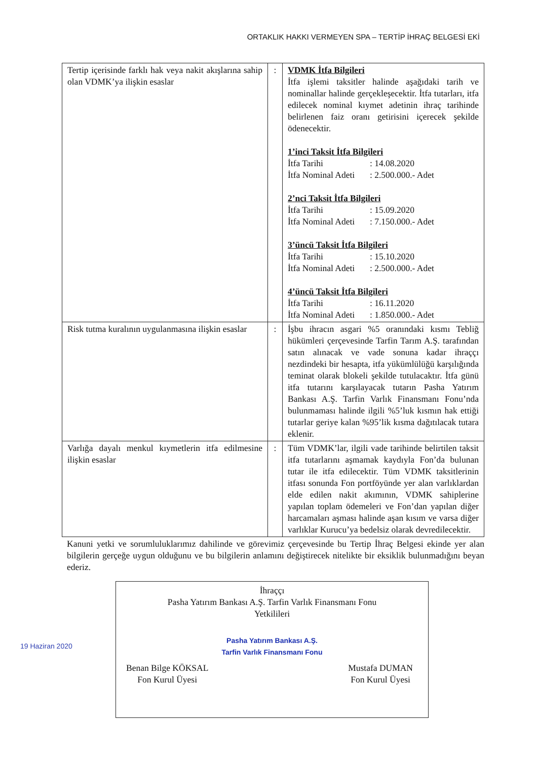ORTAKLIK HAKKI VERMEYEN SPA – TERTİP İHRAÇ BELGESİ EKİ
| Tertip içerisinde farklı hak veya nakit akışlarına sahip olan VDMK’ya ilişkin esaslar | : | VDMK İtfa Bilgileri İtfa işlemi taksitler halinde aşağıdaki tarih ve nominallar halinde gerçekleşecektir. İtfa tutarları, itfa edilecek nominal kıymet adetinin ihraç tarihinde belirlenen faiz oranı getirisini içerecek şekilde ödenecektir. 1’inci Taksit İtfa Bilgileri İtfa Tarihi : 14.08.2020 İtfa Nominal Adeti : 2.500.000.- Adet 2’nci Taksit İtfa Bilgileri İtfa Tarihi : 15.09.2020 İtfa Nominal Adeti : 7.150.000.- Adet 3’üncü Taksit İtfa Bilgileri İtfa Tarihi : 15.10.2020 İtfa Nominal Adeti : 2.500.000.- Adet 4’üncü Taksit İtfa Bilgileri İtfa Tarihi : 16.11.2020 İtfa Nominal Adeti : 1.850.000.- Adet |
| Risk tutma kuralının uygulanmasına ilişkin esaslar | : | İşbu ihracın asgari %5 oranındaki kısmı Tebliğ hükümleri çerçevesinde Tarfin Tarım A.Ş. tarafından satın alınacak ve vade sonuna kadar ihraççı nezdindeki bir hesapta, itfa yükümlülüğü karşılığında teminat olarak blokeli şekilde tutulacaktır. İtfa günü itfa tutarını karşılayacak tutarın Pasha Yatırım Bankası A.Ş. Tarfin Varlık Finansmanı Fonu’nda bulunmaması halinde ilgili %5’luk kısmın hak ettiği tutarlar geriye kalan %95’lik kısma dağıtılacak tutara eklenir. |
| Varlığa dayalı menkul kıymetlerin itfa edilmesine ilişkin esaslar | : | Tüm VDMK’lar, ilgili vade tarihinde belirtilen taksit itfa tutarlarını aşmamak kaydıyla Fon’da bulunan tutar ile itfa edilecektir. Tüm VDMK taksitlerinin itfası sonunda Fon portföyünde yer alan varlıklardan elde edilen nakit akımının, VDMK sahiplerine yapılan toplam ödemeleri ve Fon’dan yapılan diğer harcamaları aşması halinde aşan kısım ve varsa diğer varlıklar Kurucu’ya bedelsiz olarak devredilecektir. |
Kanuni yetki ve sorumluluklarımız dahilinde ve görevimiz çerçevesinde bu Tertip İhraç Belgesi ekinde yer alan bilgilerin gerçeğe uygun olduğunu ve bu bilgilerin anlamını değiştirecek nitelikte bir eksiklik bulunmadığını beyan ederiz.
İhraççı
Pasha Yatırım Bankası A.Ş. Tarfin Varlık Finansmanı Fonu
Yetkilileri
Pasha Yatırım Bankası A.Ş.
Tarfin Varlık Finansmanı Fonu
Benan Bilge KÖKSAL
Fon Kurul Üyesi
Mustafa DUMAN
Fon Kurul Üyesi
19 Haziran 2020